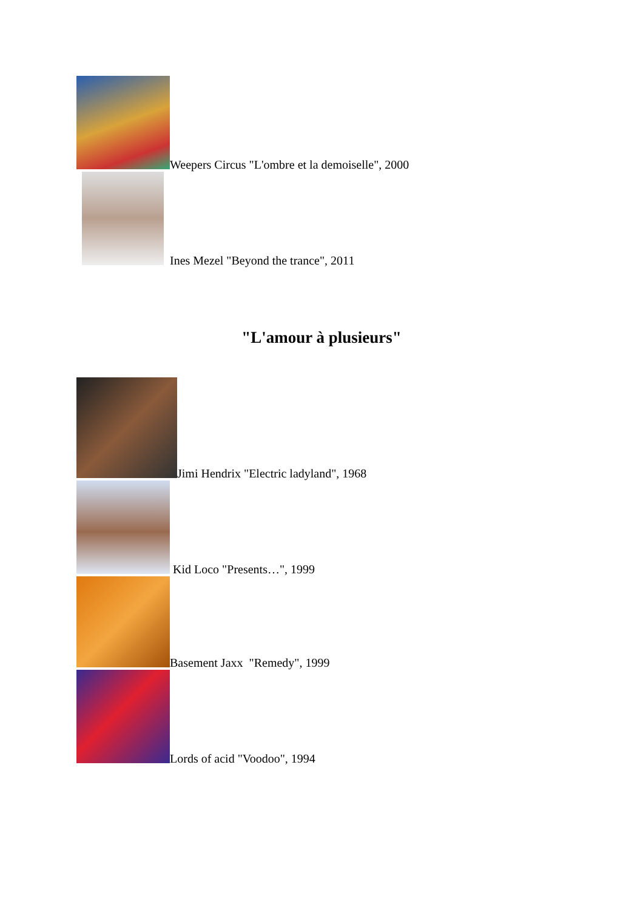Weepers Circus "L'ombre et la demoiselle", 2000
Ines Mezel "Beyond the trance", 2011
"L'amour à plusieurs"
Jimi Hendrix "Electric ladyland", 1968
Kid Loco "Presents…", 1999
Basement Jaxx "Remedy", 1999
Lords of acid "Voodoo", 1994